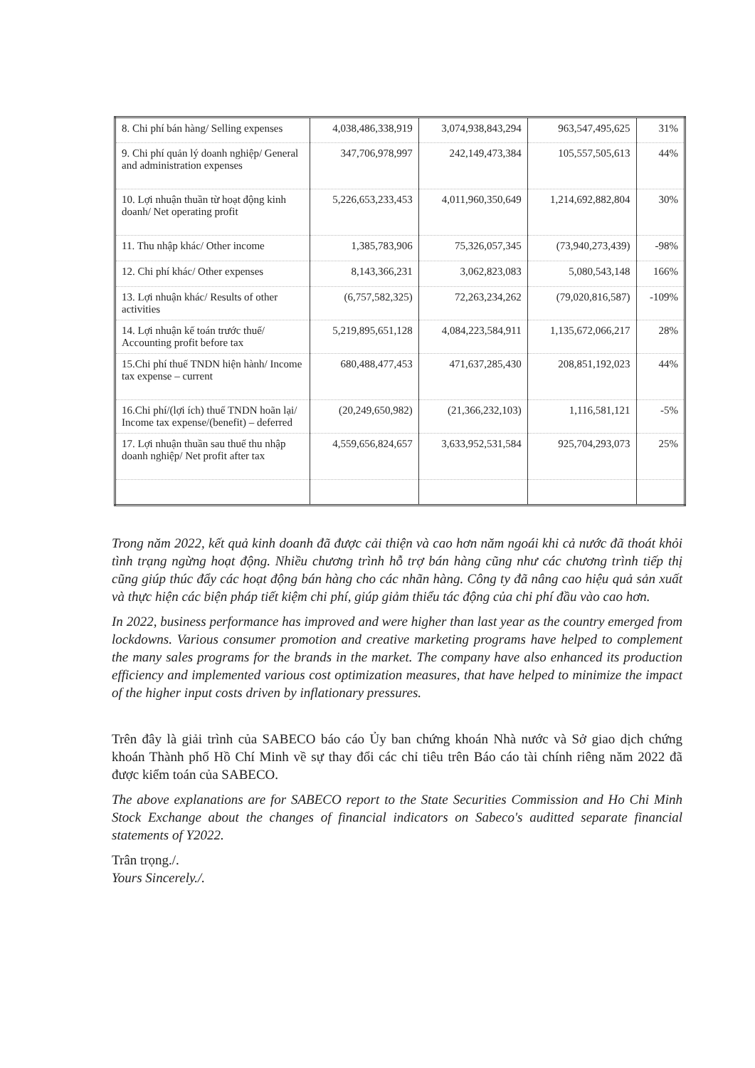| 8. Chi phí bán hàng/ Selling expenses | 4,038,486,338,919 | 3,074,938,843,294 | 963,547,495,625 | 31% |
| 9. Chi phí quản lý doanh nghiệp/ General and administration expenses | 347,706,978,997 | 242,149,473,384 | 105,557,505,613 | 44% |
| 10. Lợi nhuận thuần từ hoạt động kinh doanh/ Net operating profit | 5,226,653,233,453 | 4,011,960,350,649 | 1,214,692,882,804 | 30% |
| 11. Thu nhập khác/ Other income | 1,385,783,906 | 75,326,057,345 | (73,940,273,439) | -98% |
| 12. Chi phí khác/ Other expenses | 8,143,366,231 | 3,062,823,083 | 5,080,543,148 | 166% |
| 13. Lợi nhuận khác/ Results of other activities | (6,757,582,325) | 72,263,234,262 | (79,020,816,587) | -109% |
| 14. Lợi nhuận kế toán trước thuế/ Accounting profit before tax | 5,219,895,651,128 | 4,084,223,584,911 | 1,135,672,066,217 | 28% |
| 15.Chi phí thuế TNDN hiện hành/ Income tax expense – current | 680,488,477,453 | 471,637,285,430 | 208,851,192,023 | 44% |
| 16.Chi phí/(lợi ích) thuế TNDN hoãn lại/ Income tax expense/(benefit) – deferred | (20,249,650,982) | (21,366,232,103) | 1,116,581,121 | -5% |
| 17. Lợi nhuận thuần sau thuế thu nhập doanh nghiệp/ Net profit after tax | 4,559,656,824,657 | 3,633,952,531,584 | 925,704,293,073 | 25% |
Trong năm 2022, kết quả kinh doanh đã được cải thiện và cao hơn năm ngoái khi cả nước đã thoát khỏi tình trạng ngừng hoạt động. Nhiều chương trình hỗ trợ bán hàng cũng như các chương trình tiếp thị cũng giúp thúc đẩy các hoạt động bán hàng cho các nhãn hàng. Công ty đã nâng cao hiệu quả sản xuất và thực hiện các biện pháp tiết kiệm chi phí, giúp giảm thiểu tác động của chi phí đầu vào cao hơn.
In 2022, business performance has improved and were higher than last year as the country emerged from lockdowns. Various consumer promotion and creative marketing programs have helped to complement the many sales programs for the brands in the market. The company have also enhanced its production efficiency and implemented various cost optimization measures, that have helped to minimize the impact of the higher input costs driven by inflationary pressures.
Trên đây là giải trình của SABECO báo cáo Ủy ban chứng khoán Nhà nước và Sở giao dịch chứng khoán Thành phố Hồ Chí Minh về sự thay đổi các chỉ tiêu trên Báo cáo tài chính riêng năm 2022 đã được kiểm toán của SABECO.
The above explanations are for SABECO report to the State Securities Commission and Ho Chi Minh Stock Exchange about the changes of financial indicators on Sabeco's auditted separate financial statements of Y2022.
Trân trọng./.
Yours Sincerely./.